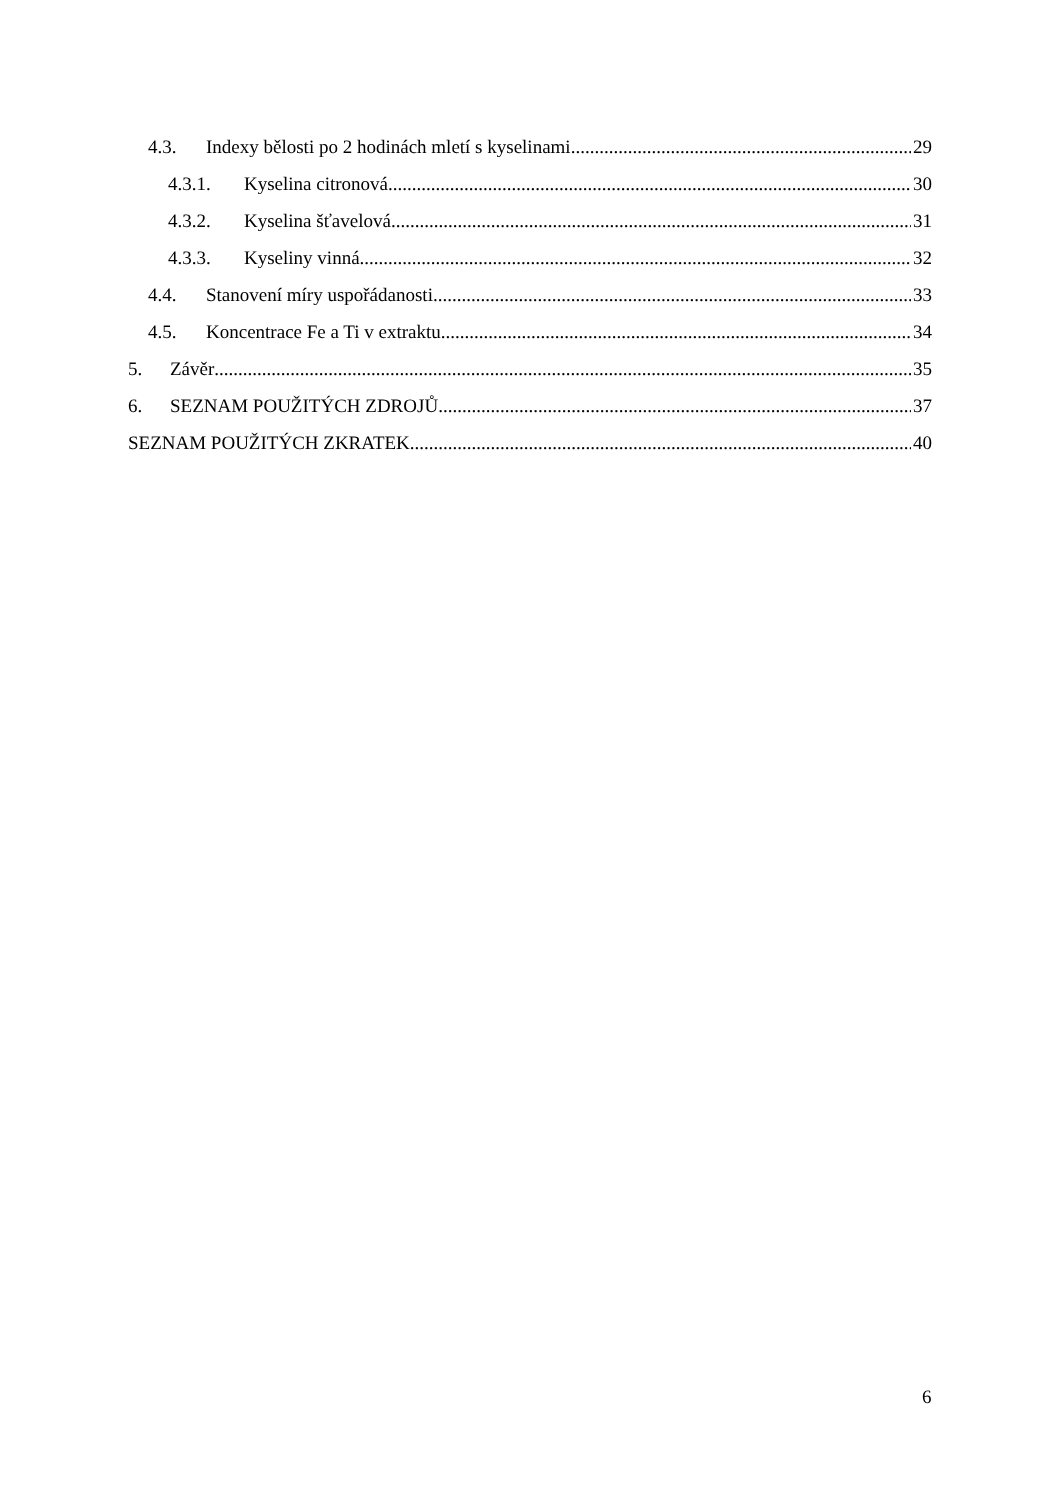4.3. Indexy bělosti po 2 hodinách mletí s kyselinami. 29
4.3.1. Kyselina citronová. 30
4.3.2. Kyselina šťavelová. 31
4.3.3. Kyseliny vinná. 32
4.4. Stanovení míry uspořádanosti 33
4.5. Koncentrace Fe a Ti v extraktu 34
5. Závěr 35
6. SEZNAM POUŽITÝCH ZDROJŮ 37
SEZNAM POUŽITÝCH ZKRATEK 40
6